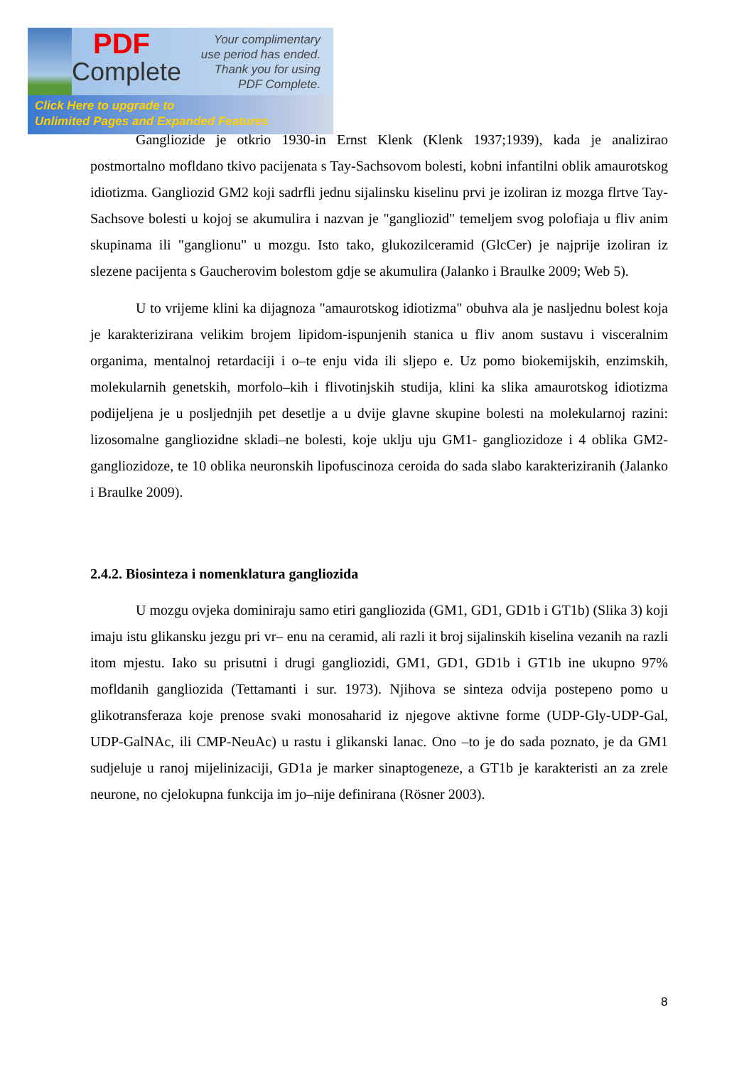PDF
Complete
Your complimentary
use period has ended.
Thank you for using
PDF Complete.
Click Here to upgrade to
Unlimited Pages and Expanded Features
Gangliozide je otkrio 1930-in Ernst Klenk (Klenk 1937;1939), kada je analizirao postmortalno mofldano tkivo pacijenata s Tay-Sachsovom bolesti, kobni infantilni oblik amaurotskog idiotizma. Gangliozid GM2 koji sadrfli jednu sijalinsku kiselinu prvi je izoliran iz mozga flrtve Tay-Sachsove bolesti u kojoj se akumulira i nazvan je "gangliozid" temeljem svog polofiaja u fliv anim skupinama ili "ganglionu" u mozgu. Isto tako, glukozilceramid (GlcCer) je najprije izoliran iz slezene pacijenta s Gaucherovim bolestom gdje se akumulira (Jalanko i Braulke 2009; Web 5).
U to vrijeme klini ka dijagnoza "amaurotskog idiotizma" obuhva ala je nasljednu bolest koja je karakterizirana velikim brojem lipidom-ispunjenih stanica u fliv anom sustavu i visceralnim organima, mentalnoj retardaciji i o–te enju vida ili sljepo e. Uz pomo biokemijskih, enzimskih, molekularnih genetskih, morfolo–kih i flivotinjskih studija, klini ka slika amaurotskog idiotizma podijeljena je u posljednjih pet desetlje a u dvije glavne skupine bolesti na molekularnoj razini: lizosomalne gangliozidne skladi–ne bolesti, koje uklju uju GM1- gangliozidoze i 4 oblika GM2-gangliozidoze, te 10 oblika neuronskih lipofuscinoza ceroida do sada slabo karakteriziranih (Jalanko i Braulke 2009).
2.4.2. Biosinteza i nomenklatura gangliozida
U mozgu ovjeka dominiraju samo etiri gangliozida (GM1, GD1, GD1b i GT1b) (Slika 3) koji imaju istu glikansku jezgu pri vr– enu na ceramid, ali razli it broj sijalinskih kiselina vezanih na razli itom mjestu. Iako su prisutni i drugi gangliozidi, GM1, GD1, GD1b i GT1b ine ukupno 97% mofldanih gangliozida (Tettamanti i sur. 1973). Njihova se sinteza odvija postepeno pomo u glikotransferaza koje prenose svaki monosaharid iz njegove aktivne forme (UDP-Gly-UDP-Gal, UDP-GalNAc, ili CMP-NeuAc) u rastu i glikanski lanac. Ono –to je do sada poznato, je da GM1 sudjeluje u ranoj mijelinizaciji, GD1a je marker sinaptogeneze, a GT1b je karakteristi an za zrele neurone, no cjelokupna funkcija im jo–nije definirana (Rösner 2003).
8